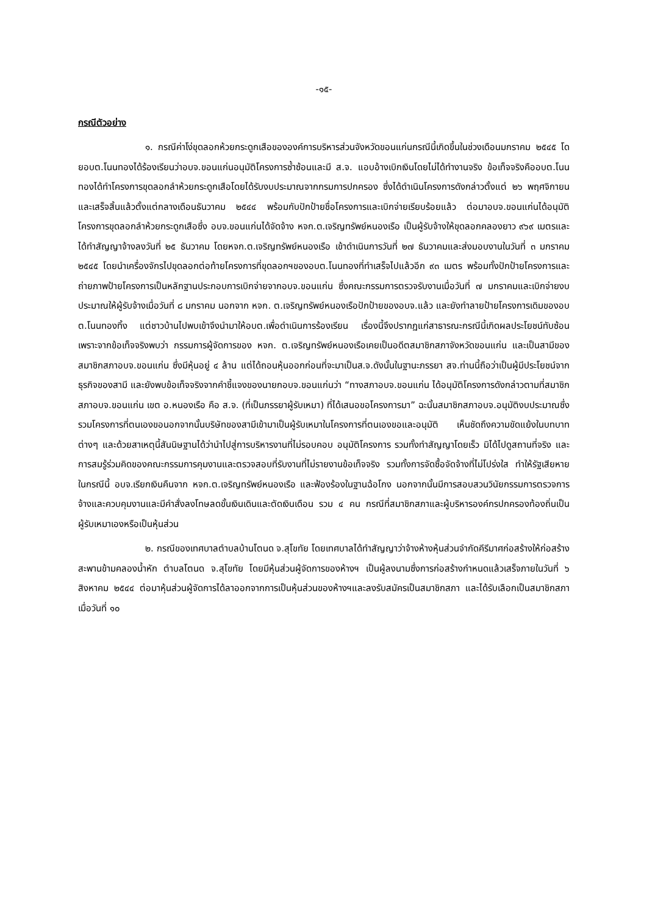-๑๕-
กรณีตัวอย่าง
๑. กรณีค่าโง่ขุดลอกห้วยกระดูกเสือขององค์การบริหารส่วนจังหวัดขอนแก่นกรณีนี้เกิดขึ้นในช่วงเดือนมกราคม ๒๕๔๕ โดยอบต.โนนทองได้ร้องเรียนว่าอบจ.ขอนแก่นอนุมัติโครงการซ้ำซ้อนและมี ส.จ. แอบอ้างเบิกเงินโดยไม่ได้ทำงานจริง ข้อเท็จจริงคืออบต.โนนทองได้ทำโครงการขุดลอกลำห้วยกระดูกเสือโดยได้รับงบประมาณจากกรมการปกครอง ซึ่งได้ดำเนินโครงการดังกล่าวตั้งแต่ ๒๖ พฤศจิกายน และเสร็จสิ้นแล้วตั้งแต่กลางเดือนธันวาคม ๒๕๔๔ พร้อมกับปักป้ายชื่อโครงการและเบิกจ่ายเรียบร้อยแล้ว ต่อมาอบจ.ขอนแก่นได้อนุมัติโครงการขุดลอกลำห้วยกระดูกเสือซึ่ง อบจ.ขอนแก่นได้จัดจ้าง หจก.ต.เจริญทรัพย์หนองเรือ เป็นผู้รับจ้างให้ขุดลอกคลองยาว ๙๖๙ เมตรและได้ทำสัญญาจ้างลงวันที่ ๒๕ ธันวาคม โดยหจก.ต.เจริญทรัพย์หนองเรือ เข้าดำเนินการวันที่ ๒๗ ธันวาคมและส่งมอบงานในวันที่ ๓ มกราคม ๒๕๔๕ โดยนำเครื่องจักรไปขุดลอกต่อท้ายโครงการที่ขุดลอกฯของอบต.โนนทองที่ทำเสร็จไปแล้วอีก ๙๓ เมตร พร้อมทั้งปักป้ายโครงการและถ่ายภาพป้ายโครงการเป็นหลักฐานประกอบการเบิกจ่ายจากอบจ.ขอนแก่น ซึ่งคณะกรรมการตรวจรับงานเมื่อวันที่ ๗ มกราคมและเบิกจ่ายงบประมาณให้ผู้รับจ้างเมื่อวันที่ ๘ มกราคม นอกจาก หจก. ต.เจริญทรัพย์หนองเรือปักป้ายของอบจ.แล้ว และยังทำลายป้ายโครงการเดิมของอบต.โนนทองทิ้ง แต่ชาวบ้านไปพบเข้าจึงนำมาให้อบต.เพื่อดำเนินการร้องเรียน เรื่องนี้จึงปรากฏแก่สาธารณะกรณีนี้เกิดผลประโยชน์ทับซ้อน เพราะจากข้อเท็จจริงพบว่า กรรมการผู้จัดการของ หจก. ต.เจริญทรัพย์หนองเรือเคยเป็นอดีตสมาชิกสภาจังหวัดขอนแก่น และเป็นสามีของสมาชิกสภาอบจ.ขอนแก่น ซึ่งมีหุ้นอยู่ ๔ ล้าน แต่ได้ถอนหุ้นออกก่อนที่จะมาเป็นส.จ.ดังนั้นในฐานะภรรยา สจ.ท่านนี้ถือว่าเป็นผู้มีประโยชน์จากธุรกิจของสามี และยังพบข้อเท็จจริงจากคำชี้แจงของนายกอบจ.ขอนแก่นว่า “ทางสภาอบจ.ขอนแก่น ได้อนุมัติโครงการดังกล่าวตามที่สมาชิกสภาอบจ.ขอนแก่น เขต อ.หนองเรือ คือ ส.จ. (ที่เป็นภรรยาผู้รับเหมา) ที่ได้เสนอขอโครงการมา” ฉะนั้นสมาชิกสภาอบจ.อนุมัติงบประมาณซึ่งรวมโครงการที่ตนเองขอนอกจากนั้นบริษัทของสามีเข้ามาเป็นผู้รับเหมาในโครงการที่ตนเองขอและอนุมัติ เห็นชัดถึงความขัดแย้งในบทบาทต่างๆ และด้วยสาเหตุนี้สันนิษฐานได้ว่านำไปสู่การบริหารงานที่ไม่รอบคอบ อนุมัติโครงการ รวมทั้งทำสัญญาโดยเร็ว มิได้ไปดูสถานที่จริง และการสมรู้ร่วมคิดของคณะกรรมการคุมงานและตรวจสอบที่รับงานที่ไม่รายงานข้อเท็จจริง รวมทั้งการจัดซื้อจัดจ้างที่ไม่โปร่งใส ทำให้รัฐเสียหาย ในกรณีนี้ อบจ.เรียกเงินคืนจาก หจก.ต.เจริญทรัพย์หนองเรือ และฟ้องร้องในฐานฉ้อโกง นอกจากนั้นมีการสอบสวนวินัยกรรมการตรวจการจ้างและควบคุมงานและมีคำสั่งลงโทษลดขั้นเงินเดินและตัดเงินเดือน รวม ๔ คน กรณีที่สมาชิกสภาและผู้บริหารองค์กรปกครองท้องถิ่นเป็นผู้รับเหมาเองหรือเป็นหุ้นส่วน
๒. กรณีของเทศบาลตำบลบ้านโตนด จ.สุโขทัย โดยเทศบาลได้ทำสัญญาว่าจ้างห้างหุ้นส่วนจำกัดคีรีมาศก่อสร้างให้ก่อสร้างสะพานข้ามคลองน้ำหัก ตำบลโตนด จ.สุโขทัย โดยมีหุ้นส่วนผู้จัดการของห้างฯ เป็นผู้ลงนามซึ่งการก่อสร้างกำหนดแล้วเสร็จภายในวันที่ ๖ สิงหาคม ๒๕๔๔ ต่อมาหุ้นส่วนผู้จัดการได้ลาออกจากการเป็นหุ้นส่วนของห้างฯและลงรับสมัครเป็นสมาชิกสภา และได้รับเลือกเป็นสมาชิกสภาเมื่อวันที่ ๑๐